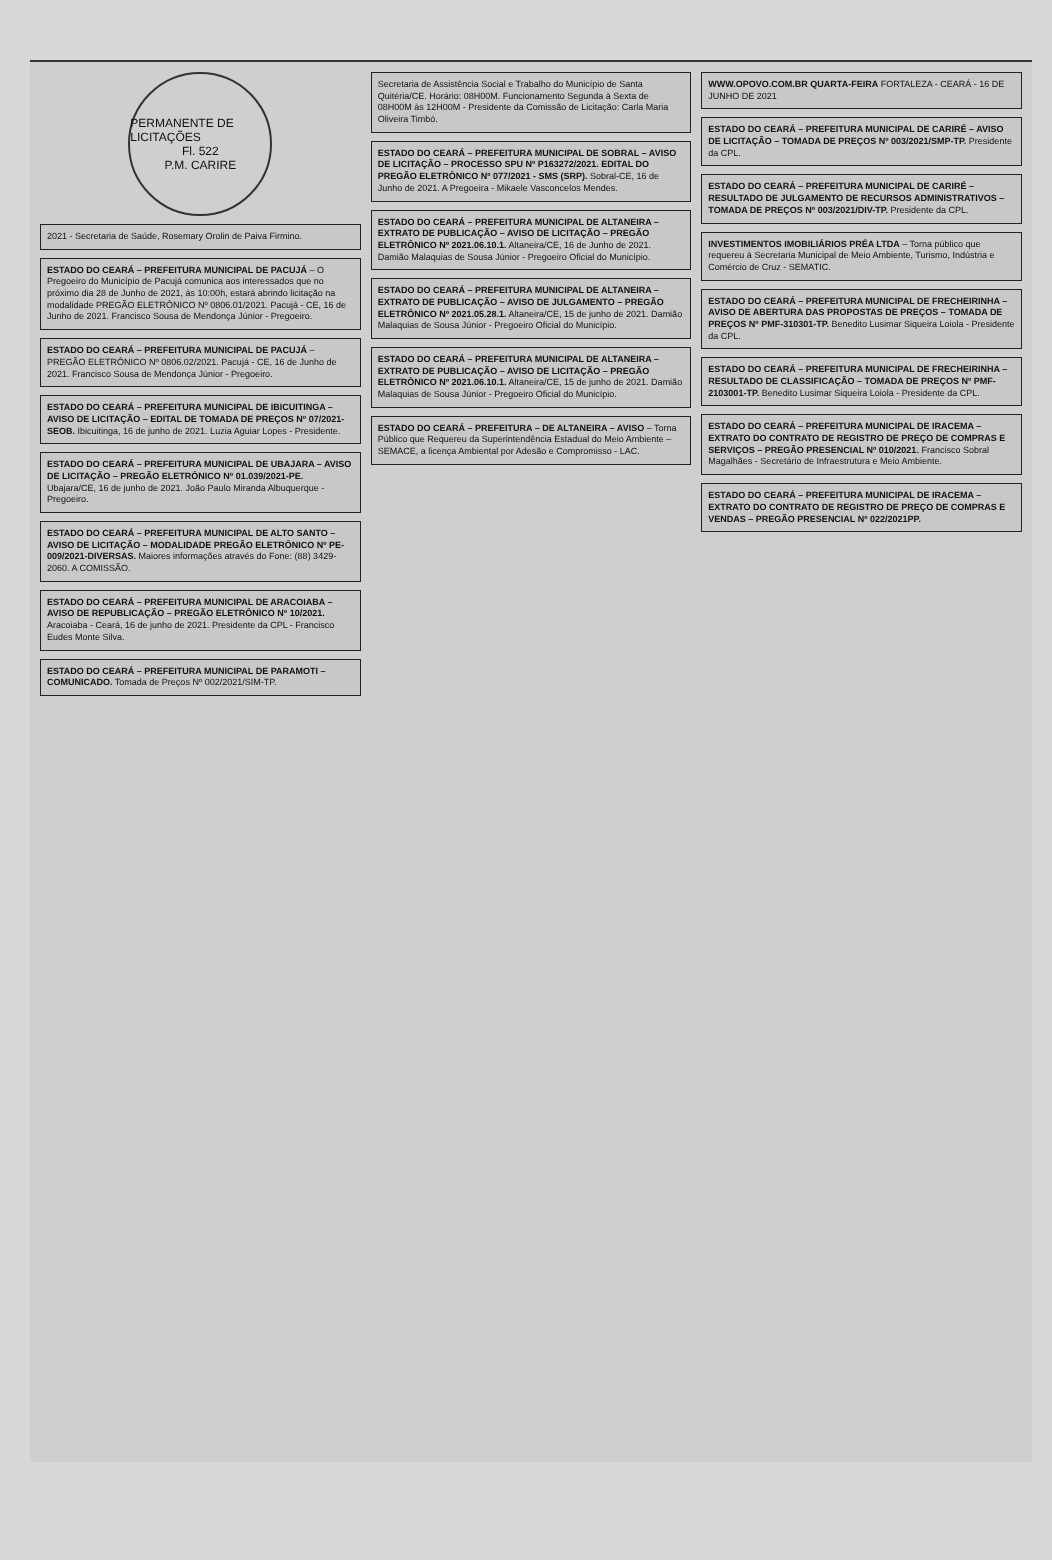PERMANENTE DE LICITAÇÕES
Fl. 522
P.M. CARIRE
2021 - Secretaria de Saúde, Rosemary Orolin de Paiva Firmino.
ESTADO DO CEARÁ – PREFEITURA MUNICIPAL DE PACUJÁ – O Pregoeiro do Município de Pacujá comunica aos interessados que no próximo dia 28 de Junho de 2021, às 10:00h, estará abrindo licitação na modalidade PREGÃO ELETRÔNICO Nº 0806.01/2021. Pacujá - CE, 16 de Junho de 2021. Francisco Sousa de Mendonça Júnior - Pregoeiro.
ESTADO DO CEARÁ – PREFEITURA MUNICIPAL DE PACUJÁ – PREGÃO ELETRÔNICO Nº 0806.02/2021. Pacujá - CE, 16 de Junho de 2021. Francisco Sousa de Mendonça Júnior - Pregoeiro.
ESTADO DO CEARÁ – PREFEITURA MUNICIPAL DE IBICUITINGA – AVISO DE LICITAÇÃO – EDITAL DE TOMADA DE PREÇOS Nº 07/2021-SEOB. Ibicuitinga, 16 de junho de 2021. Luzia Aguiar Lopes - Presidente.
ESTADO DO CEARÁ – PREFEITURA MUNICIPAL DE UBAJARA – AVISO DE LICITAÇÃO – PREGÃO ELETRÔNICO Nº 01.039/2021-PE. Ubajara/CE, 16 de junho de 2021. João Paulo Miranda Albuquerque - Pregoeiro.
ESTADO DO CEARÁ – PREFEITURA MUNICIPAL DE ALTO SANTO – AVISO DE LICITAÇÃO – MODALIDADE PREGÃO ELETRÔNICO Nº PE-009/2021-DIVERSAS. Maiores informações através do Fone: (88) 3429-2060. A COMISSÃO.
ESTADO DO CEARÁ – PREFEITURA MUNICIPAL DE ARACOIABA – AVISO DE REPUBLICAÇÃO – PREGÃO ELETRÔNICO Nº 10/2021. Aracoiaba - Ceará, 16 de junho de 2021. Presidente da CPL - Francisco Eudes Monte Silva.
ESTADO DO CEARÁ – PREFEITURA MUNICIPAL DE PARAMOTI – COMUNICADO. Tomada de Preços Nº 002/2021/SIM-TP.
Secretaria de Assistência Social e Trabalho do Município de Santa Quitéria/CE. Horário: 08H00M. Funcionamento Segunda à Sexta de 08H00M às 12H00M - Presidente da Comissão de Licitação: Carla Maria Oliveira Timbó.
ESTADO DO CEARÁ – PREFEITURA MUNICIPAL DE SOBRAL – AVISO DE LICITAÇÃO – PROCESSO SPU Nº P163272/2021. EDITAL DO PREGÃO ELETRÔNICO Nº 077/2021 - SMS (SRP). Sobral-CE, 16 de Junho de 2021. A Pregoeira - Mikaele Vasconcelos Mendes.
ESTADO DO CEARÁ – PREFEITURA MUNICIPAL DE ALTANEIRA – EXTRATO DE PUBLICAÇÃO – AVISO DE LICITAÇÃO – PREGÃO ELETRÔNICO Nº 2021.06.10.1. Altaneira/CE, 16 de Junho de 2021. Damião Malaquias de Sousa Júnior - Pregoeiro Oficial do Município.
ESTADO DO CEARÁ – PREFEITURA MUNICIPAL DE ALTANEIRA – EXTRATO DE PUBLICAÇÃO – AVISO DE JULGAMENTO – PREGÃO ELETRÔNICO Nº 2021.05.28.1. Altaneira/CE, 15 de junho de 2021. Damião Malaquias de Sousa Júnior - Pregoeiro Oficial do Município.
ESTADO DO CEARÁ – PREFEITURA MUNICIPAL DE ALTANEIRA – EXTRATO DE PUBLICAÇÃO – AVISO DE LICITAÇÃO – PREGÃO ELETRÔNICO Nº 2021.06.10.1. Altaneira/CE, 15 de junho de 2021. Damião Malaquias de Sousa Júnior - Pregoeiro Oficial do Município.
ESTADO DO CEARÁ – PREFEITURA – DE ALTANEIRA – AVISO – Torna Público que Requereu da Superintendência Estadual do Meio Ambiente – SEMACE, a licença Ambiental por Adesão e Compromisso - LAC.
WWW.OPOVO.COM.BR QUARTA-FEIRA FORTALEZA - CEARÁ - 16 DE JUNHO DE 2021
ESTADO DO CEARÁ – PREFEITURA MUNICIPAL DE CARIRÉ – AVISO DE LICITAÇÃO – TOMADA DE PREÇOS Nº 003/2021/SMP-TP. Presidente da CPL.
ESTADO DO CEARÁ – PREFEITURA MUNICIPAL DE CARIRÉ – RESULTADO DE JULGAMENTO DE RECURSOS ADMINISTRATIVOS – TOMADA DE PREÇOS Nº 003/2021/DIV-TP. Presidente da CPL.
INVESTIMENTOS IMOBILIÁRIOS PRÉA LTDA – Torna público que requereu à Secretaria Municipal de Meio Ambiente, Turismo, Indústria e Comércio de Cruz - SEMATIC.
ESTADO DO CEARÁ – PREFEITURA MUNICIPAL DE FRECHEIRINHA – AVISO DE ABERTURA DAS PROPOSTAS DE PREÇOS – TOMADA DE PREÇOS Nº PMF-310301-TP. Benedito Lusimar Siqueira Loiola - Presidente da CPL.
ESTADO DO CEARÁ – PREFEITURA MUNICIPAL DE FRECHEIRINHA – RESULTADO DE CLASSIFICAÇÃO – TOMADA DE PREÇOS Nº PMF-2103001-TP. Benedito Lusimar Siqueira Loiola - Presidente da CPL.
ESTADO DO CEARÁ – PREFEITURA MUNICIPAL DE IRACEMA – EXTRATO DO CONTRATO DE REGISTRO DE PREÇO DE COMPRAS E SERVIÇOS – PREGÃO PRESENCIAL Nº 010/2021. Francisco Sobral Magalhães - Secretário de Infraestrutura e Meio Ambiente.
ESTADO DO CEARÁ – PREFEITURA MUNICIPAL DE IRACEMA – EXTRATO DO CONTRATO DE REGISTRO DE PREÇO DE COMPRAS E VENDAS – PREGÃO PRESENCIAL Nº 022/2021PP.